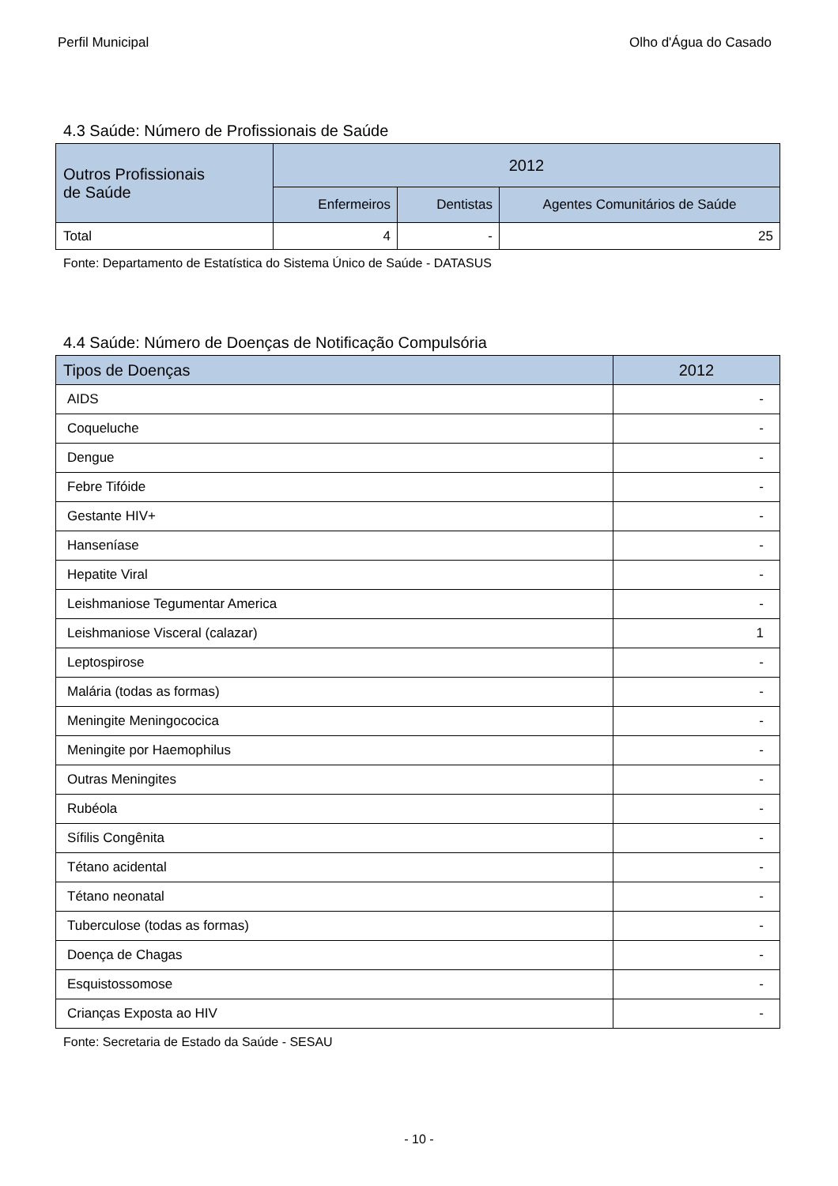Perfil Municipal Olho d'Água do Casado
4.3 Saúde: Número de Profissionais de Saúde
| Outros Profissionais de Saúde | 2012 | | |
| --- | --- | --- | --- |
| | Enfermeiros | Dentistas | Agentes Comunitários de Saúde |
| Total | 4 | - | 25 |
Fonte: Departamento de Estatística do Sistema Único de Saúde - DATASUS
4.4 Saúde: Número de Doenças de Notificação Compulsória
| Tipos de Doenças | 2012 |
| AIDS | - |
| Coqueluche | - |
| Dengue | - |
| Febre Tifóide | - |
| Gestante HIV+ | - |
| Hanseníase | - |
| Hepatite Viral | - |
| Leishmaniose Tegumentar America | - |
| Leishmaniose Visceral (calazar) | 1 |
| Leptospirose | - |
| Malária (todas as formas) | - |
| Meningite Meningococica | - |
| Meningite por Haemophilus | - |
| Outras Meningites | - |
| Rubéola | - |
| Sífilis Congênita | - |
| Tétano acidental | - |
| Tétano neonatal | - |
| Tuberculose (todas as formas) | - |
| Doença de Chagas | - |
| Esquistossomose | - |
| Crianças Exposta ao HIV | - |
Fonte: Secretaria de Estado da Saúde - SESAU
- 10 -